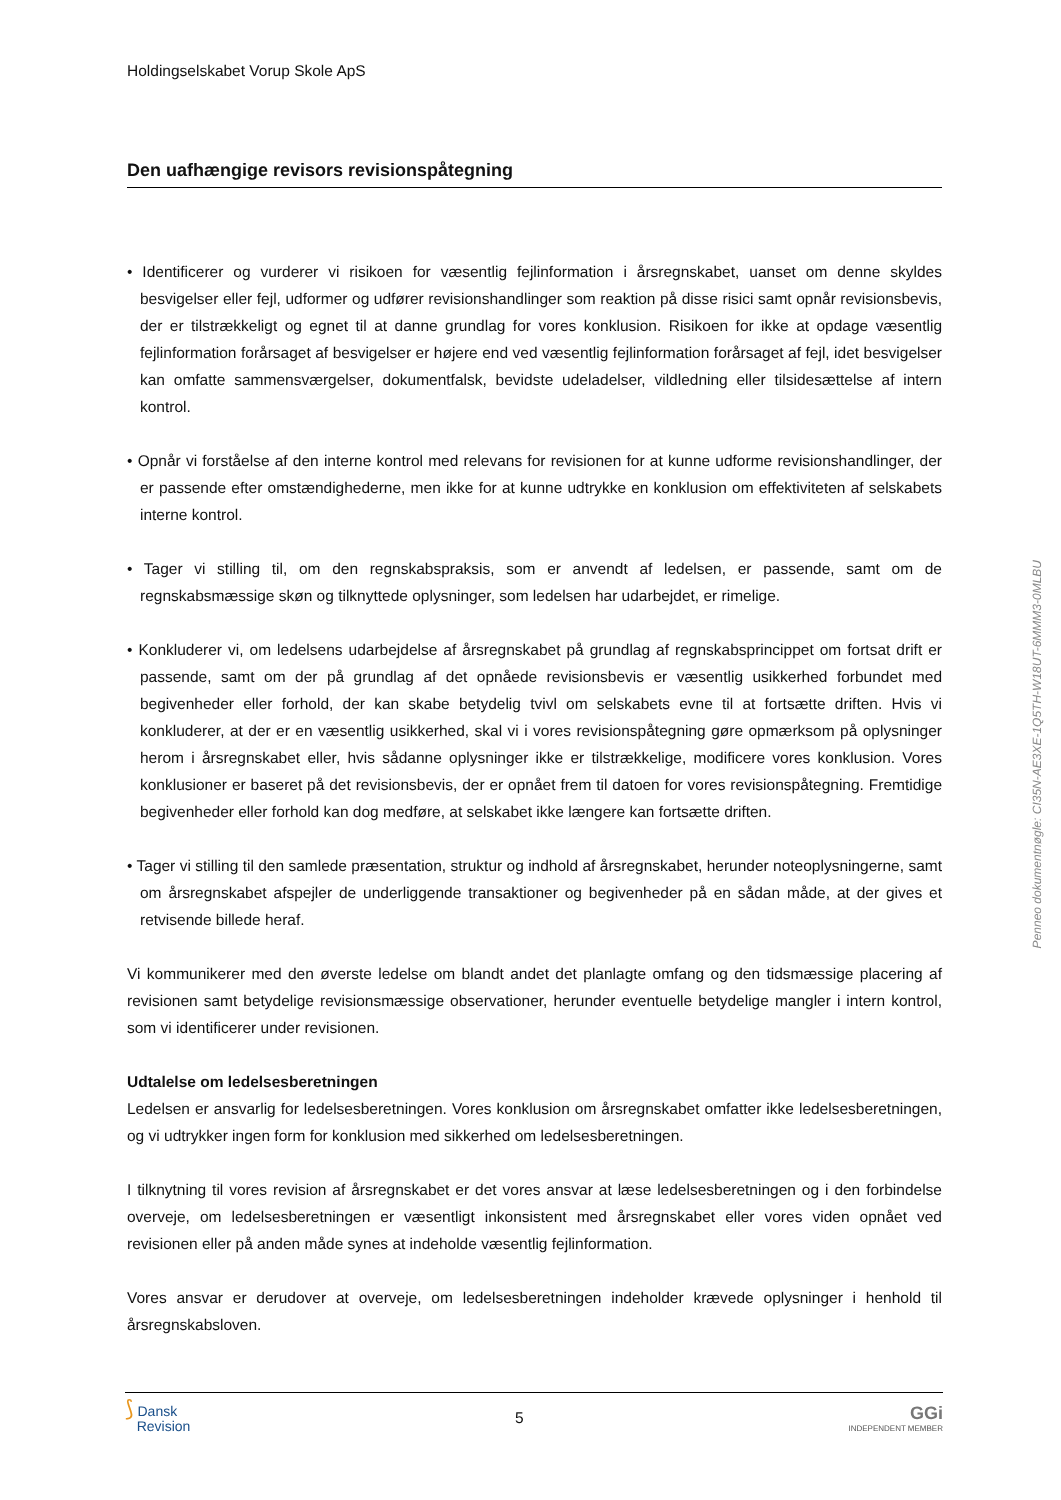Holdingselskabet Vorup Skole ApS
Den uafhængige revisors revisionspåtegning
• Identificerer og vurderer vi risikoen for væsentlig fejlinformation i årsregnskabet, uanset om denne skyldes besvigelser eller fejl, udformer og udfører revisionshandlinger som reaktion på disse risici samt opnår revisionsbevis, der er tilstrækkeligt og egnet til at danne grundlag for vores konklusion. Risikoen for ikke at opdage væsentlig fejlinformation forårsaget af besvigelser er højere end ved væsentlig fejlinformation forårsaget af fejl, idet besvigelser kan omfatte sammensværgelser, dokumentfalsk, bevidste udeladelser, vildledning eller tilsidesættelse af intern kontrol.
• Opnår vi forståelse af den interne kontrol med relevans for revisionen for at kunne udforme revisionshandlinger, der er passende efter omstændighederne, men ikke for at kunne udtrykke en konklusion om effektiviteten af selskabets interne kontrol.
• Tager vi stilling til, om den regnskabspraksis, som er anvendt af ledelsen, er passende, samt om de regnskabsmæssige skøn og tilknyttede oplysninger, som ledelsen har udarbejdet, er rimelige.
• Konkluderer vi, om ledelsens udarbejdelse af årsregnskabet på grundlag af regnskabsprincippet om fortsat drift er passende, samt om der på grundlag af det opnåede revisionsbevis er væsentlig usikkerhed forbundet med begivenheder eller forhold, der kan skabe betydelig tvivl om selskabets evne til at fortsætte driften. Hvis vi konkluderer, at der er en væsentlig usikkerhed, skal vi i vores revisionspåtegning gøre opmærksom på oplysninger herom i årsregnskabet eller, hvis sådanne oplysninger ikke er tilstrækkelige, modificere vores konklusion. Vores konklusioner er baseret på det revisionsbevis, der er opnået frem til datoen for vores revisionspåtegning. Fremtidige begivenheder eller forhold kan dog medføre, at selskabet ikke længere kan fortsætte driften.
• Tager vi stilling til den samlede præsentation, struktur og indhold af årsregnskabet, herunder noteoplysningerne, samt om årsregnskabet afspejler de underliggende transaktioner og begivenheder på en sådan måde, at der gives et retvisende billede heraf.
Vi kommunikerer med den øverste ledelse om blandt andet det planlagte omfang og den tidsmæssige placering af revisionen samt betydelige revisionsmæssige observationer, herunder eventuelle betydelige mangler i intern kontrol, som vi identificerer under revisionen.
Udtalelse om ledelsesberetningen
Ledelsen er ansvarlig for ledelsesberetningen. Vores konklusion om årsregnskabet omfatter ikke ledelsesberetningen, og vi udtrykker ingen form for konklusion med sikkerhed om ledelsesberetningen.
I tilknytning til vores revision af årsregnskabet er det vores ansvar at læse ledelsesberetningen og i den forbindelse overveje, om ledelsesberetningen er væsentligt inkonsistent med årsregnskabet eller vores viden opnået ved revisionen eller på anden måde synes at indeholde væsentlig fejlinformation.
Vores ansvar er derudover at overveje, om ledelsesberetningen indeholder krævede oplysninger i henhold til årsregnskabsloven.
Penneo dokumentnøgle: CI35N-AE3XE-1Q5TH-W18UT-6MMM3-0MLBU
⟆ Dansk
Revision
5
GGi
INDEPENDENT MEMBER